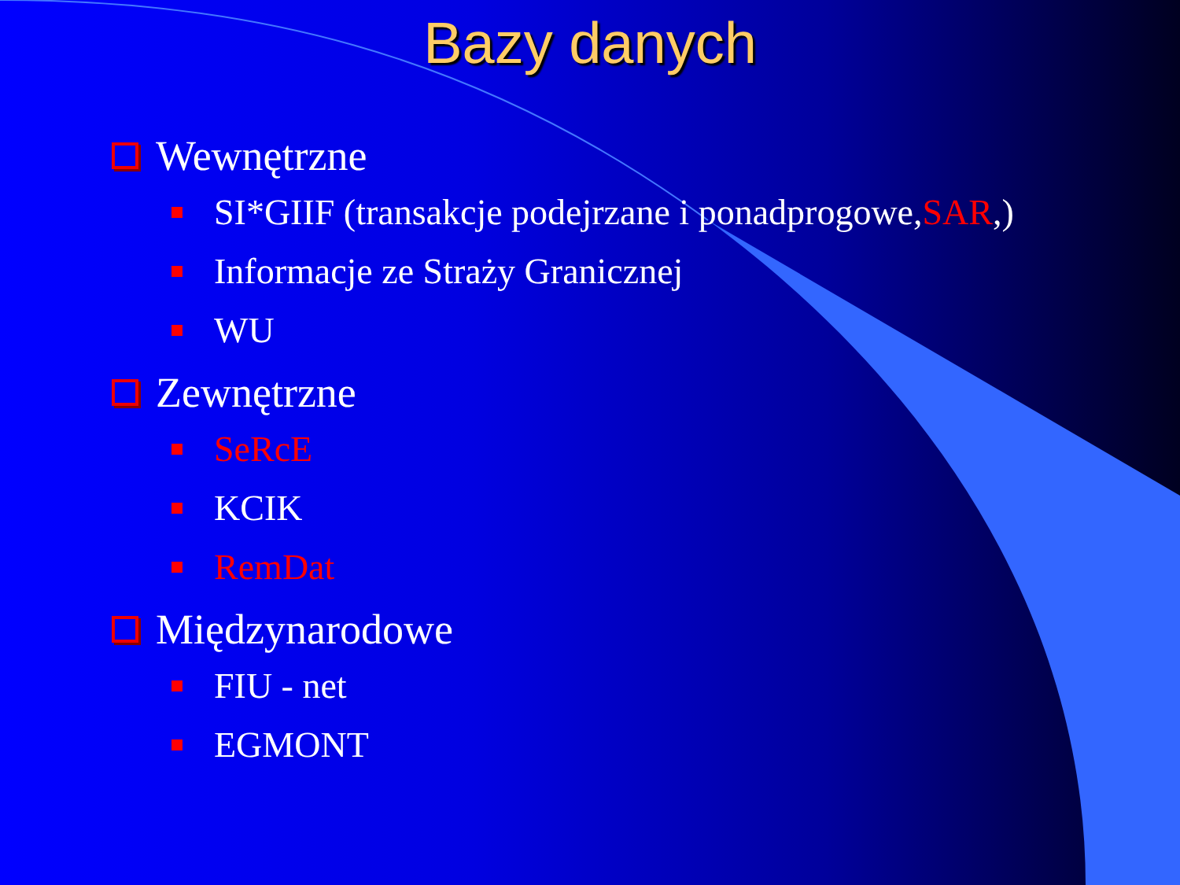Bazy danych
Wewnętrzne
SI*GIIF (transakcje podejrzane i ponadprogowe, SAR,)
Informacje ze Straży Granicznej
WU
Zewnętrzne
SeRcE
KCIK
RemDat
Międzynarodowe
FIU - net
EGMONT